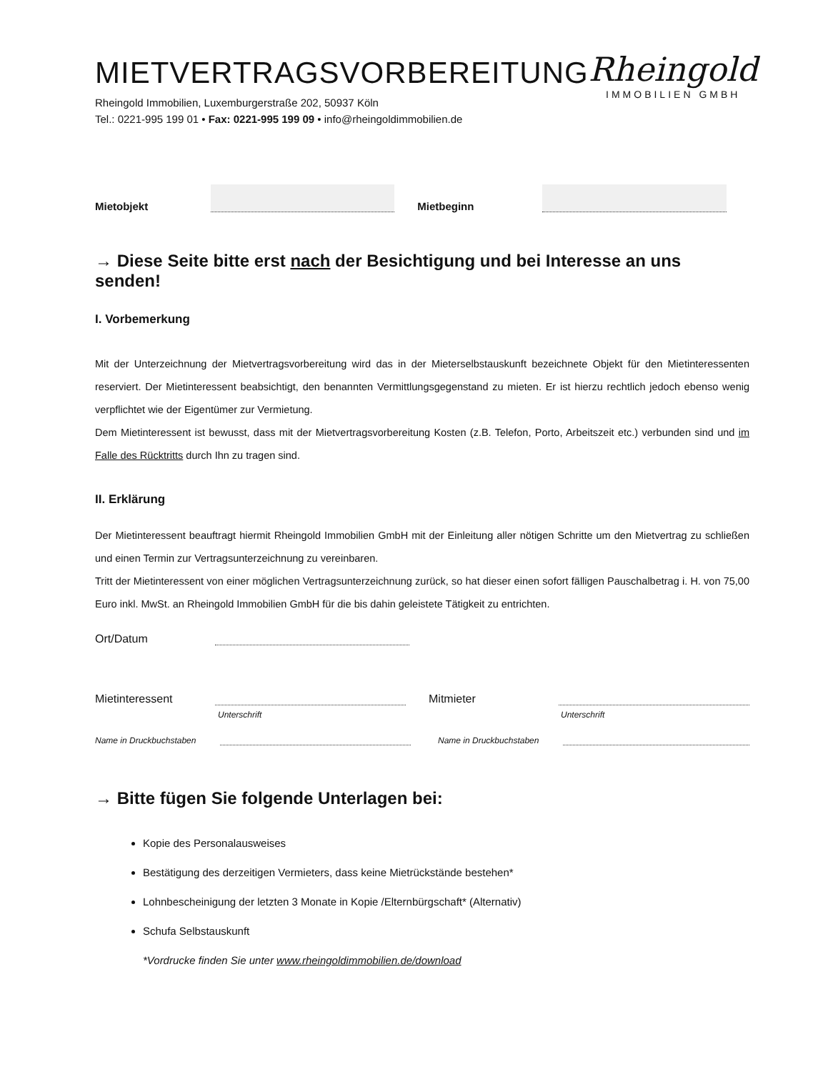MIETVERTRAGSVORBEREITUNG
Rheingold Immobilien, Luxemburgerstraße 202, 50937 Köln
Tel.: 0221-995 199 01 • Fax: 0221-995 199 09 • info@rheingoldimmobilien.de
Rheingold
IMMOBILIEN GMBH
Mietobjekt Mietbeginn
→ Diese Seite bitte erst nach der Besichtigung und bei Interesse an uns senden!
I. Vorbemerkung
Mit der Unterzeichnung der Mietvertragsvorbereitung wird das in der Mieterselbstauskunft bezeichnete Objekt für den Mietinteressenten reserviert. Der Mietinteressent beabsichtigt, den benannten Vermittlungsgegenstand zu mieten. Er ist hierzu rechtlich jedoch ebenso wenig verpflichtet wie der Eigentümer zur Vermietung.
Dem Mietinteressent ist bewusst, dass mit der Mietvertragsvorbereitung Kosten (z.B. Telefon, Porto, Arbeitszeit etc.) verbunden sind und im Falle des Rücktritts durch Ihn zu tragen sind.
II. Erklärung
Der Mietinteressent beauftragt hiermit Rheingold Immobilien GmbH mit der Einleitung aller nötigen Schritte um den Mietvertrag zu schließen und einen Termin zur Vertragsunterzeichnung zu vereinbaren.
Tritt der Mietinteressent von einer möglichen Vertragsunterzeichnung zurück, so hat dieser einen sofort fälligen Pauschalbetrag i. H. von 75,00 Euro inkl. MwSt. an Rheingold Immobilien GmbH für die bis dahin geleistete Tätigkeit zu entrichten.
Ort/Datum
Mietinteressent Mitmieter
Unterschrift Unterschrift
Name in Druckbuchstaben Name in Druckbuchstaben
→ Bitte fügen Sie folgende Unterlagen bei:
Kopie des Personalausweises
Bestätigung des derzeitigen Vermieters, dass keine Mietrückstände bestehen*
Lohnbescheinigung der letzten 3 Monate in Kopie /Elternbürgschaft* (Alternativ)
Schufa Selbstauskunft
*Vordrucke finden Sie unter www.rheingoldimmobilien.de/download